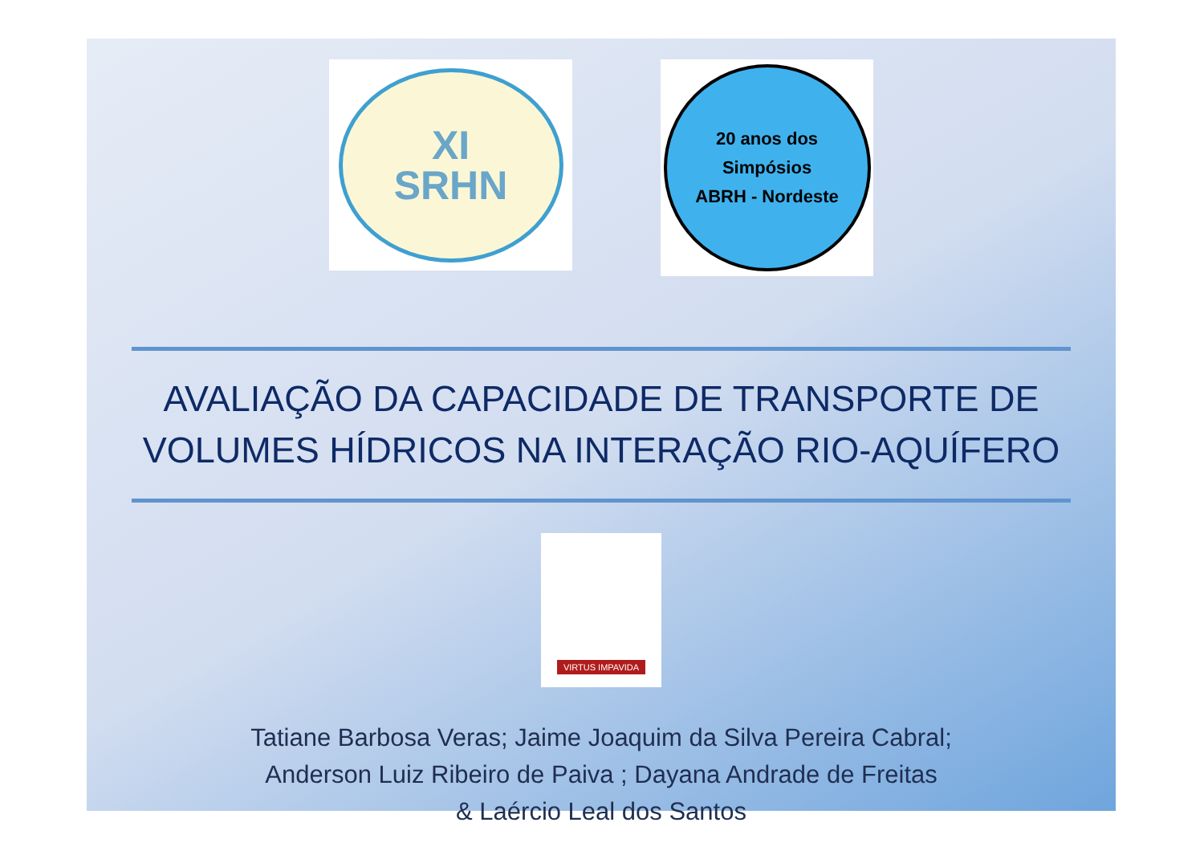XI
SRHN
20 anos dos
Simpósios
ABRH - Nordeste
AVALIAÇÃO DA CAPACIDADE DE TRANSPORTE DE
VOLUMES HÍDRICOS NA INTERAÇÃO RIO-AQUÍFERO
VIRTUS IMPAVIDA
Tatiane Barbosa Veras; Jaime Joaquim da Silva Pereira Cabral;
Anderson Luiz Ribeiro de Paiva ; Dayana Andrade de Freitas
& Laércio Leal dos Santos